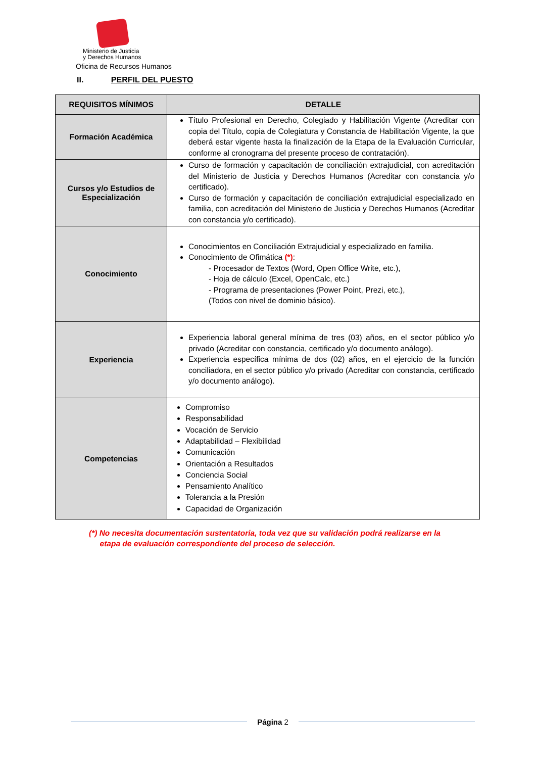Ministerio de Justicia
y Derechos Humanos
Oficina de Recursos Humanos
II. PERFIL DEL PUESTO
| REQUISITOS MÍNIMOS | DETALLE |
| --- | --- |
| Formación Académica | Título Profesional en Derecho, Colegiado y Habilitación Vigente (Acreditar con copia del Título, copia de Colegiatura y Constancia de Habilitación Vigente, la que deberá estar vigente hasta la finalización de la Etapa de la Evaluación Curricular, conforme al cronograma del presente proceso de contratación). |
| Cursos y/o Estudios de Especialización | Curso de formación y capacitación de conciliación extrajudicial, con acreditación del Ministerio de Justicia y Derechos Humanos (Acreditar con constancia y/o certificado). Curso de formación y capacitación de conciliación extrajudicial especializado en familia, con acreditación del Ministerio de Justicia y Derechos Humanos (Acreditar con constancia y/o certificado). |
| Conocimiento | Conocimientos en Conciliación Extrajudicial y especializado en familia. Conocimiento de Ofimática (*) : - Procesador de Textos (Word, Open Office Write, etc.), - Hoja de cálculo (Excel, OpenCalc, etc.) - Programa de presentaciones (Power Point, Prezi, etc.), (Todos con nivel de dominio básico). |
| Experiencia | Experiencia laboral general mínima de tres (03) años, en el sector público y/o privado (Acreditar con constancia, certificado y/o documento análogo). Experiencia específica mínima de dos (02) años, en el ejercicio de la función conciliadora, en el sector público y/o privado (Acreditar con constancia, certificado y/o documento análogo). |
| Competencias | Compromiso Responsabilidad Vocación de Servicio Adaptabilidad – Flexibilidad Comunicación Orientación a Resultados Conciencia Social Pensamiento Analítico Tolerancia a la Presión Capacidad de Organización |
(*) No necesita documentación sustentatoria, toda vez que su validación podrá realizarse en la
etapa de evaluación correspondiente del proceso de selección.
Página 2